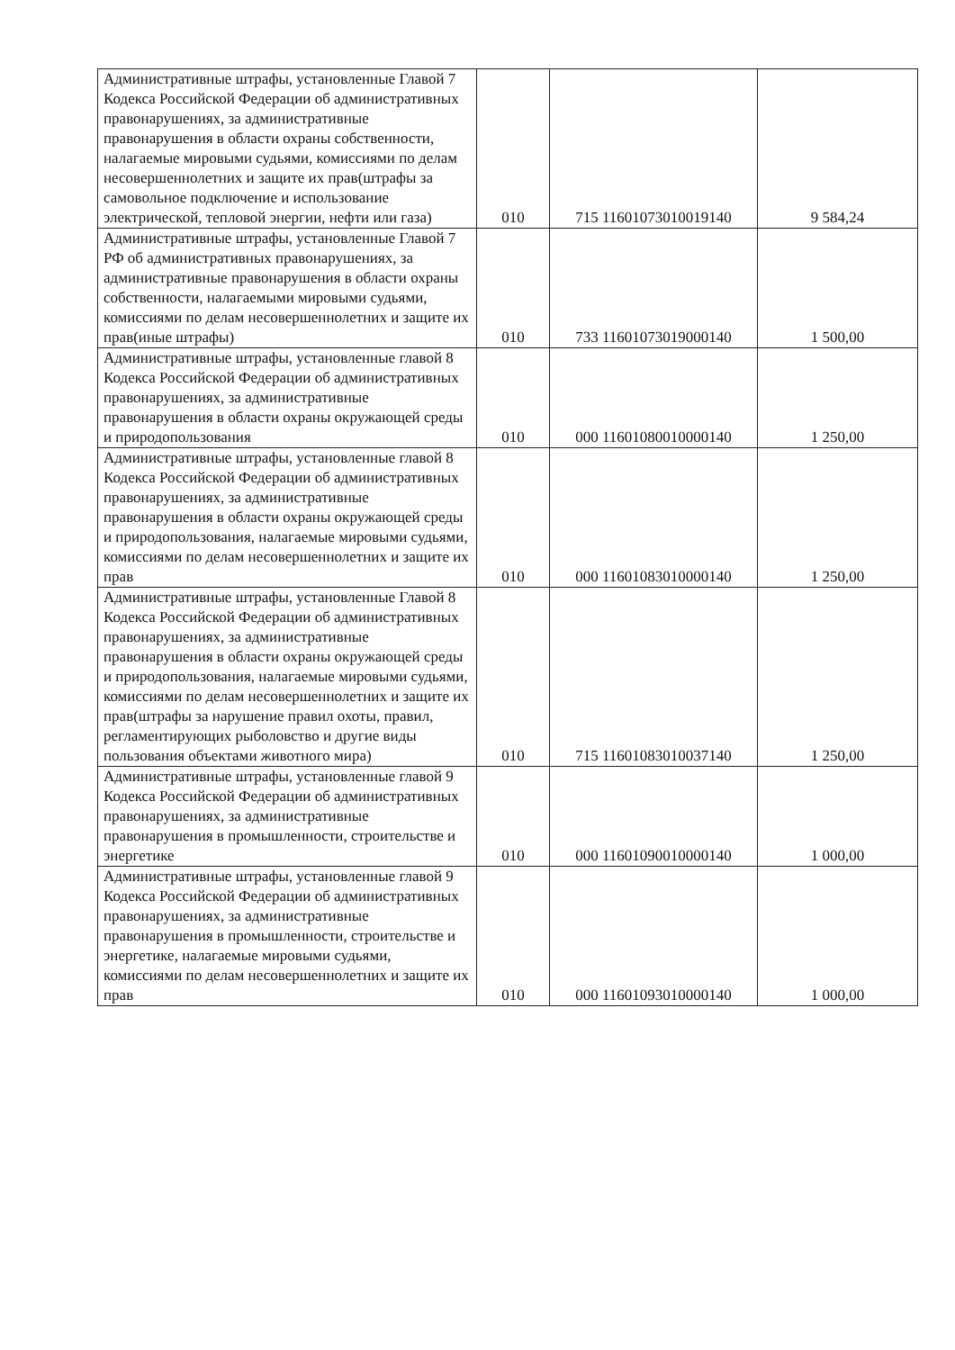| Административные штрафы, установленные Главой 7 Кодекса Российской Федерации об административных правонарушениях, за административные правонарушения в области охраны собственности, налагаемые мировыми судьями, комиссиями по делам несовершеннолетних и защите их прав(штрафы за самовольное подключение и использование электрической, тепловой энергии, нефти или газа) | 010 | 715 11601073010019140 | 9 584,24 |
| Административные штрафы, установленные Главой 7 РФ об административных правонарушениях, за административные правонарушения в области охраны собственности, налагаемыми мировыми судьями, комиссиями по делам несовершеннолетних и защите их прав(иные штрафы) | 010 | 733 11601073019000140 | 1 500,00 |
| Административные штрафы, установленные главой 8 Кодекса Российской Федерации об административных правонарушениях, за административные правонарушения в области охраны окружающей среды и природопользования | 010 | 000 11601080010000140 | 1 250,00 |
| Административные штрафы, установленные главой 8 Кодекса Российской Федерации об административных правонарушениях, за административные правонарушения в области охраны окружающей среды и природопользования, налагаемые мировыми судьями, комиссиями по делам несовершеннолетних и защите их прав | 010 | 000 11601083010000140 | 1 250,00 |
| Административные штрафы, установленные Главой 8 Кодекса Российской Федерации об административных правонарушениях, за административные правонарушения в области охраны окружающей среды и природопользования, налагаемые мировыми судьями, комиссиями по делам несовершеннолетних и защите их прав(штрафы за нарушение правил охоты, правил, регламентирующих рыболовство и другие виды пользования объектами животного мира) | 010 | 715 11601083010037140 | 1 250,00 |
| Административные штрафы, установленные главой 9 Кодекса Российской Федерации об административных правонарушениях, за административные правонарушения в промышленности, строительстве и энергетике | 010 | 000 11601090010000140 | 1 000,00 |
| Административные штрафы, установленные главой 9 Кодекса Российской Федерации об административных правонарушениях, за административные правонарушения в промышленности, строительстве и энергетике, налагаемые мировыми судьями, комиссиями по делам несовершеннолетних и защите их прав | 010 | 000 11601093010000140 | 1 000,00 |